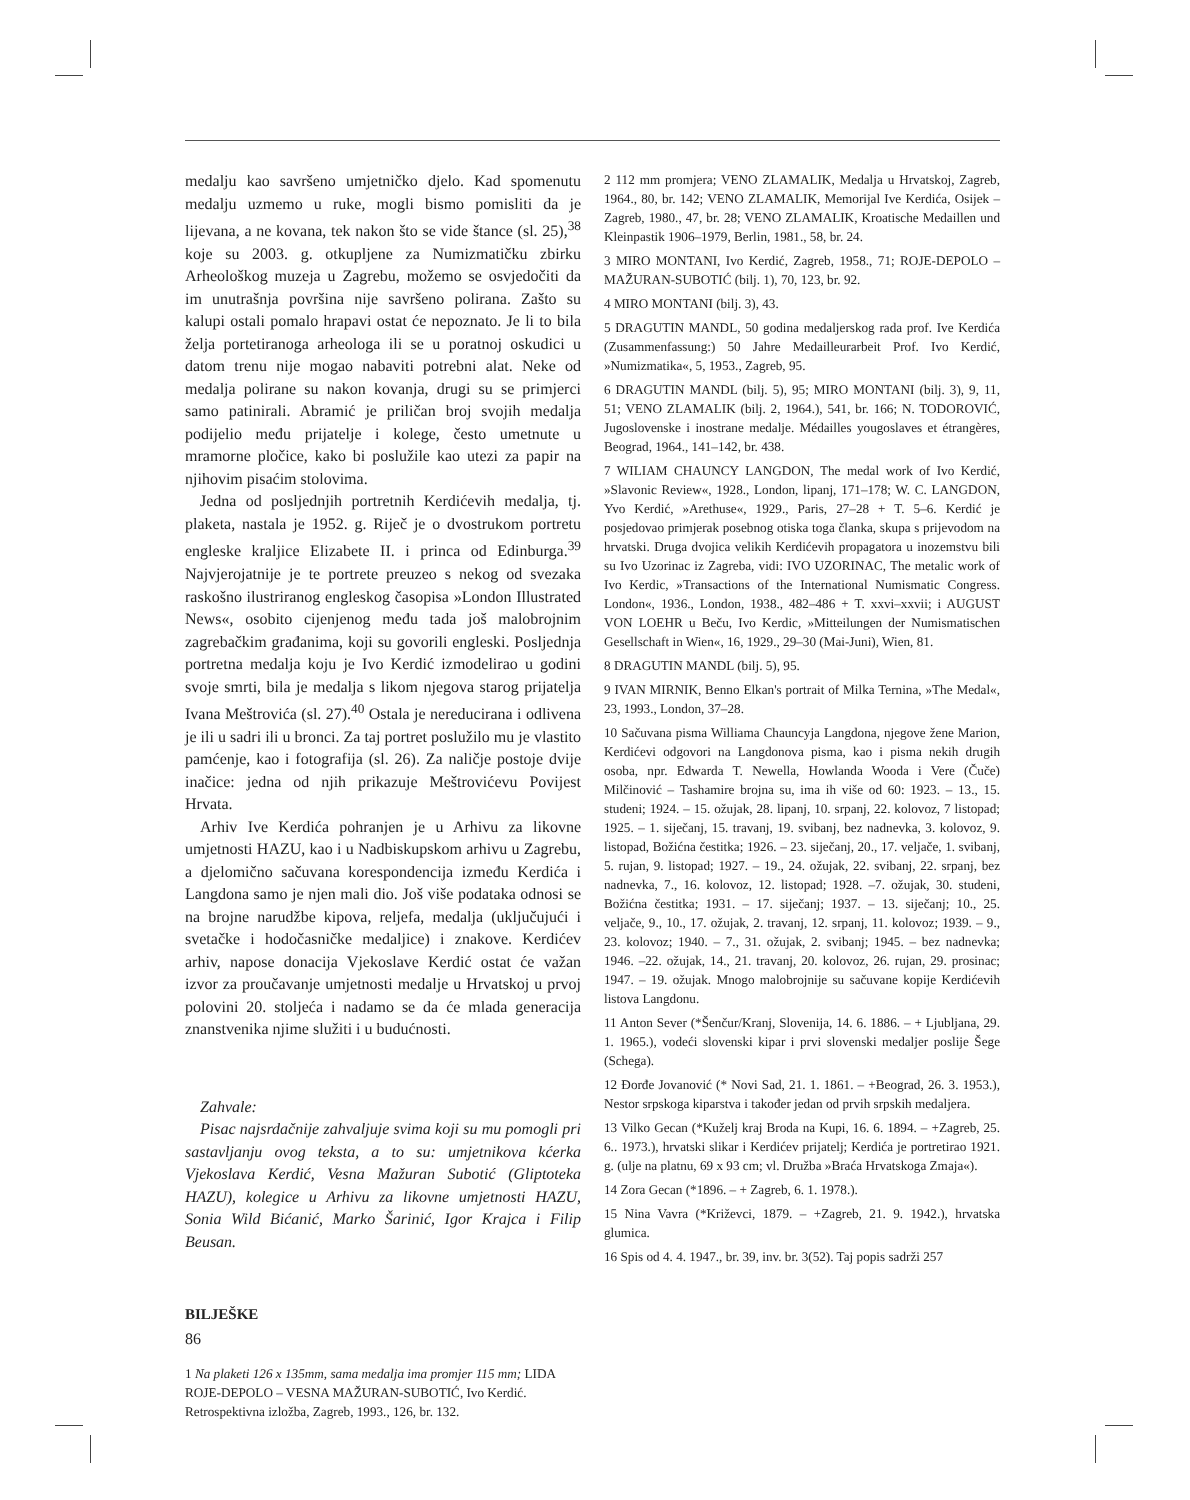medalju kao savršeno umjetničko djelo. Kad spomenutu medalju uzmemo u ruke, mogli bismo pomisliti da je lijevana, a ne kovana, tek nakon što se vide štance (sl. 25),<sup>38</sup> koje su 2003. g. otkupljene za Numizmatičku zbirku Arheološkog muzeja u Zagrebu, možemo se osvjedočiti da im unutrašnja površina nije savršeno polirana. Zašto su kalupi ostali pomalo hrapavi ostat će nepoznato. Je li to bila želja portetiranoga arheologa ili se u poratnoj oskudici u datom trenu nije mogao nabaviti potrebni alat. Neke od medalja polirane su nakon kovanja, drugi su se primjerci samo patinirali. Abramić je priličan broj svojih medalja podijelio među prijatelje i kolege, često umetnute u mramorne pločice, kako bi poslužile kao utezi za papir na njihovim pisaćim stolovima.
Jedna od posljednjih portretnih Kerdićevih medalja, tj. plaketa, nastala je 1952. g. Riječ je o dvostrukom portretu engleske kraljice Elizabete II. i princa od Edinburga.<sup>39</sup> Najvjerojatnije je te portrete preuzeo s nekog od svezaka raskošno ilustriranog engleskog časopisa »London Illustrated News«, osobito cijenjenog među tada još malobrojnim zagrebačkim građanima, koji su govorili engleski. Posljednja portretna medalja koju je Ivo Kerdić izmodelirao u godini svoje smrti, bila je medalja s likom njegova starog prijatelja Ivana Meštrovića (sl. 27).<sup>40</sup> Ostala je nereducirana i odlivena je ili u sadri ili u bronci. Za taj portret poslužilo mu je vlastito pamćenje, kao i fotografija (sl. 26). Za naličje postoje dvije inačice: jedna od njih prikazuje Meštrovićevu Povijest Hrvata.
Arhiv Ive Kerdića pohranjen je u Arhivu za likovne umjetnosti HAZU, kao i u Nadbiskupskom arhivu u Zagrebu, a djelomično sačuvana korespondencija između Kerdića i Langdona samo je njen mali dio. Još više podataka odnosi se na brojne narudžbe kipova, reljefa, medalja (uključujući i svetačke i hodočasničke medaljice) i znakove. Kerdićev arhiv, napose donacija Vjekoslave Kerdić ostat će važan izvor za proučavanje umjetnosti medalje u Hrvatskoj u prvoj polovini 20. stoljeća i nadamo se da će mlada generacija znanstvenika njime služiti i u budućnosti.
Zahvale:
Pisac najsrdačnije zahvaljuje svima koji su mu pomogli pri sastavljanju ovog teksta, a to su: umjetnikova kćerka Vjekoslava Kerdić, Vesna Mažuran Subotić (Gliptoteka HAZU), kolegice u Arhivu za likovne umjetnosti HAZU, Sonia Wild Bićanić, Marko Šarinić, Igor Krajca i Filip Beusan.
BILJEŠKE
1 Na plaketi 126 x 135mm, sama medalja ima promjer 115 mm; LIDA ROJE-DEPOLO – VESNA MAŽURAN-SUBOTIĆ, Ivo Kerdić. Retrospektivna izložba, Zagreb, 1993., 126, br. 132.
2 112 mm promjera; VENO ZLAMALIK, Medalja u Hrvatskoj, Zagreb, 1964., 80, br. 142; VENO ZLAMALIK, Memorijal Ive Kerdića, Osijek – Zagreb, 1980., 47, br. 28; VENO ZLAMALIK, Kroatische Medaillen und Kleinpastik 1906–1979, Berlin, 1981., 58, br. 24.
3 MIRO MONTANI, Ivo Kerdić, Zagreb, 1958., 71; ROJE-DEPOLO – MAŽURAN-SUBOTIĆ (bilj. 1), 70, 123, br. 92.
4 MIRO MONTANI (bilj. 3), 43.
5 DRAGUTIN MANDL, 50 godina medaljerskog rada prof. Ive Kerdića (Zusammenfassung:) 50 Jahre Medailleurarbeit Prof. Ivo Kerdić, »Numizmatika«, 5, 1953., Zagreb, 95.
6 DRAGUTIN MANDL (bilj. 5), 95; MIRO MONTANI (bilj. 3), 9, 11, 51; VENO ZLAMALIK (bilj. 2, 1964.), 541, br. 166; N. TODOROVIĆ, Jugoslovenske i inostrane medalje. Médailles yougoslaves et étrangères, Beograd, 1964., 141–142, br. 438.
7 WILIAM CHAUNCY LANGDON, The medal work of Ivo Kerdić, »Slavonic Review«, 1928., London, lipanj, 171–178; W. C. LANGDON, Yvo Kerdić, »Arethuse«, 1929., Paris, 27–28 + T. 5–6. Kerdić je posjedovao primjerak posebnog otiska toga članka, skupa s prijevodom na hrvatski. Druga dvojica velikih Kerdićevih propagatora u inozemstvu bili su Ivo Uzorinac iz Zagreba, vidi: IVO UZORINAC, The metalic work of Ivo Kerdic, »Transactions of the International Numismatic Congress. London«, 1936., London, 1938., 482–486 + T. xxvi–xxvii; i AUGUST VON LOEHR u Beču, Ivo Kerdic, »Mitteilungen der Numismatischen Gesellschaft in Wien«, 16, 1929., 29–30 (Mai-Juni), Wien, 81.
8 DRAGUTIN MANDL (bilj. 5), 95.
9 IVAN MIRNIK, Benno Elkan's portrait of Milka Ternina, »The Medal«, 23, 1993., London, 37–28.
10 Sačuvana pisma Williama Chauncyja Langdona, njegove žene Marion, Kerdićevi odgovori na Langdonova pisma, kao i pisma nekih drugih osoba, npr. Edwarda T. Newella, Howlanda Wooda i Vere (Čuče) Milčinović – Tashamire brojna su, ima ih više od 60: 1923. – 13., 15. studeni; 1924. – 15. ožujak, 28. lipanj, 10. srpanj, 22. kolovoz, 7 listopad; 1925. – 1. siječanj, 15. travanj, 19. svibanj, bez nadnevka, 3. kolovoz, 9. listopad, Božićna čestitka; 1926. – 23. siječanj, 20., 17. veljače, 1. svibanj, 5. rujan, 9. listopad; 1927. – 19., 24. ožujak, 22. svibanj, 22. srpanj, bez nadnevka, 7., 16. kolovoz, 12. listopad; 1928. –7. ožujak, 30. studeni, Božićna čestitka; 1931. – 17. siječanj; 1937. – 13. siječanj; 10., 25. veljače, 9., 10., 17. ožujak, 2. travanj, 12. srpanj, 11. kolovoz; 1939. – 9., 23. kolovoz; 1940. – 7., 31. ožujak, 2. svibanj; 1945. – bez nadnevka; 1946. –22. ožujak, 14., 21. travanj, 20. kolovoz, 26. rujan, 29. prosinac; 1947. – 19. ožujak. Mnogo malobrojnije su sačuvane kopije Kerdićevih listova Langdonu.
11 Anton Sever (*Šenčur/Kranj, Slovenija, 14. 6. 1886. – + Ljubljana, 29. 1. 1965.), vodeći slovenski kipar i prvi slovenski medaljer poslije Šege (Schega).
12 Đorđe Jovanović (* Novi Sad, 21. 1. 1861. – +Beograd, 26. 3. 1953.), Nestor srpskoga kiparstva i također jedan od prvih srpskih medaljera.
13 Vilko Gecan (*Kuželj kraj Broda na Kupi, 16. 6. 1894. – +Zagreb, 25. 6.. 1973.), hrvatski slikar i Kerdićev prijatelj; Kerdića je portretirao 1921. g. (ulje na platnu, 69 x 93 cm; vl. Družba »Braća Hrvatskoga Zmaja«).
14 Zora Gecan (*1896. – + Zagreb, 6. 1. 1978.).
15 Nina Vavra (*Križevci, 1879. – +Zagreb, 21. 9. 1942.), hrvatska glumica.
16 Spis od 4. 4. 1947., br. 39, inv. br. 3(52). Taj popis sadrži 257
86